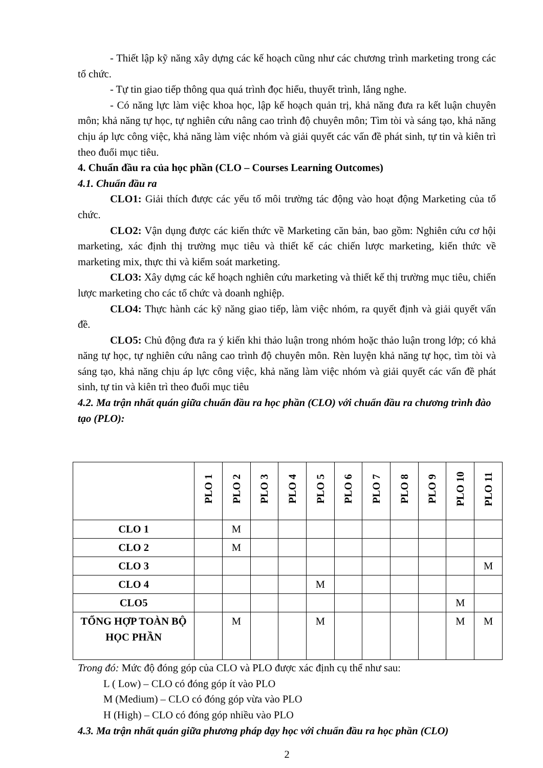- Thiết lập kỹ năng xây dựng các kế hoạch cũng như các chương trình marketing trong các tổ chức.
- Tự tin giao tiếp thông qua quá trình đọc hiểu, thuyết trình, lắng nghe.
- Có năng lực làm việc khoa học, lập kế hoạch quản trị, khả năng đưa ra kết luận chuyên môn; khả năng tự học, tự nghiên cứu nâng cao trình độ chuyên môn; Tìm tòi và sáng tạo, khả năng chịu áp lực công việc, khả năng làm việc nhóm và giải quyết các vấn đề phát sinh, tự tin và kiên trì theo đuổi mục tiêu.
4. Chuẩn đầu ra của học phần (CLO – Courses Learning Outcomes)
4.1. Chuẩn đầu ra
CLO1: Giải thích được các yếu tố môi trường tác động vào hoạt động Marketing của tổ chức.
CLO2: Vận dụng được các kiến thức về Marketing căn bản, bao gồm: Nghiên cứu cơ hội marketing, xác định thị trường mục tiêu và thiết kế các chiến lược marketing, kiến thức về marketing mix, thực thi và kiểm soát marketing.
CLO3: Xây dựng các kế hoạch nghiên cứu marketing và thiết kế thị trường mục tiêu, chiến lược marketing cho các tổ chức và doanh nghiệp.
CLO4: Thực hành các kỹ năng giao tiếp, làm việc nhóm, ra quyết định và giải quyết vấn đề.
CLO5: Chủ động đưa ra ý kiến khi thảo luận trong nhóm hoặc thảo luận trong lớp; có khả năng tự học, tự nghiên cứu nâng cao trình độ chuyên môn. Rèn luyện khả năng tự học, tìm tòi và sáng tạo, khả năng chịu áp lực công việc, khả năng làm việc nhóm và giải quyết các vấn đề phát sinh, tự tin và kiên trì theo đuổi mục tiêu
4.2. Ma trận nhất quán giữa chuẩn đầu ra học phần (CLO) với chuẩn đầu ra chương trình đào tạo (PLO):
| | PLO 1 | PLO 2 | PLO 3 | PLO 4 | PLO 5 | PLO 6 | PLO 7 | PLO 8 | PLO 9 | PLO 10 | PLO 11 |
| --- | --- | --- | --- | --- | --- | --- | --- | --- | --- | --- | --- |
| CLO 1 | | M | | | | | | | | | |
| CLO 2 | | M | | | | | | | | | |
| CLO 3 | | | | | | | | | | | M |
| CLO 4 | | | | | M | | | | | | |
| CLO5 | | | | | | | | | | M | |
| TỔNG HỢP TOÀN BỘ HỌC PHẦN | | M | | | M | | | | | M | M |
Trong đó: Mức độ đóng góp của CLO và PLO được xác định cụ thể như sau:
L ( Low) – CLO có đóng góp ít vào PLO
M (Medium) – CLO có đóng góp vừa vào PLO
H (High) – CLO có đóng góp nhiều vào PLO
4.3. Ma trận nhất quán giữa phương pháp dạy học với chuẩn đầu ra học phần (CLO)
2